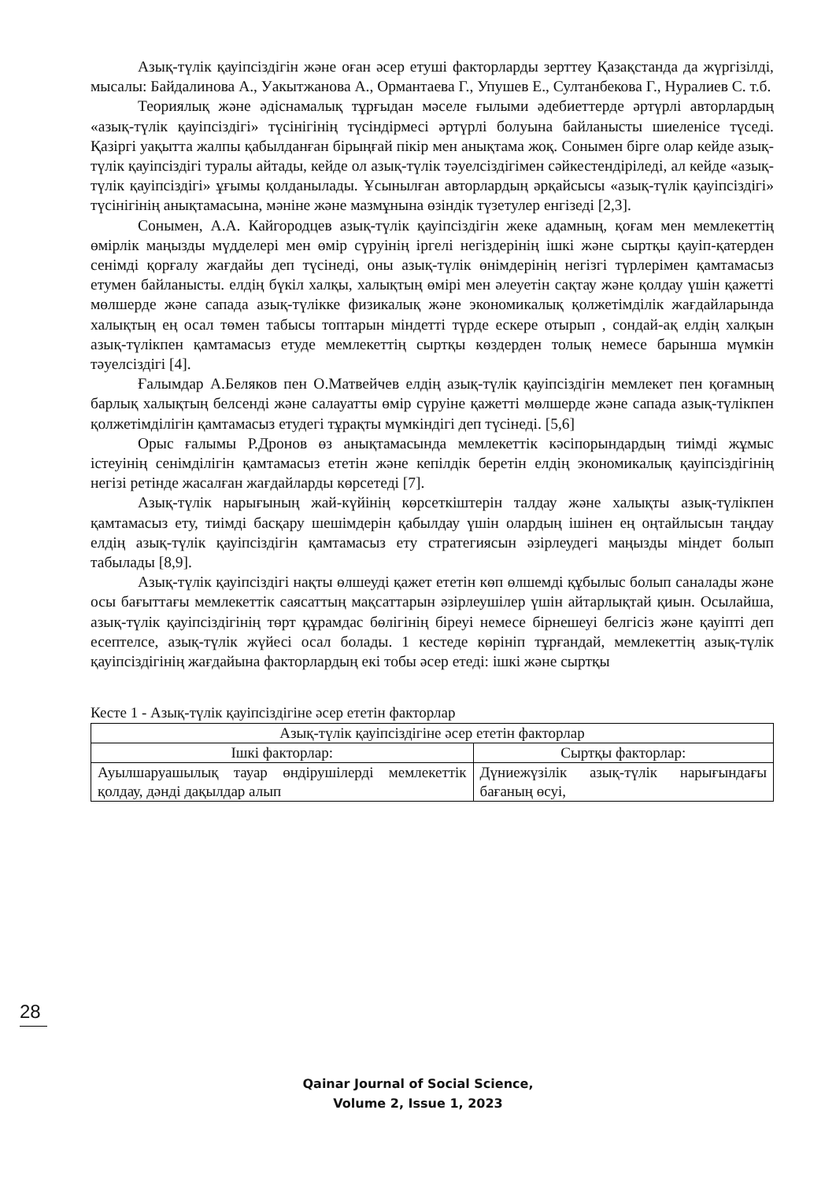Азық-түлік қауіпсіздігін және оған әсер етуші факторларды зерттеу Қазақстанда да жүргізілді, мысалы: Байдалинова А., Уакытжанова А., Ормантаева Г., Упушев Е., Султанбекова Г., Нуралиев С. т.б.
Теориялық және әдіснамалық тұрғыдан мәселе ғылыми әдебиеттерде әртүрлі авторлардың «азық-түлік қауіпсіздігі» түсінігінің түсіндірмесі әртүрлі болуына байланысты шиеленісе түседі. Қазіргі уақытта жалпы қабылданған бірыңғай пікір мен анықтама жоқ. Сонымен бірге олар кейде азық-түлік қауіпсіздігі туралы айтады, кейде ол азық-түлік тәуелсіздігімен сәйкестендіріледі, ал кейде «азық-түлік қауіпсіздігі» ұғымы қолданылады. Ұсынылған авторлардың әрқайсысы «азық-түлік қауіпсіздігі» түсінігінің анықтамасына, мәніне және мазмұнына өзіндік түзетулер енгізеді [2,3].
Сонымен, А.А. Кайгородцев азық-түлік қауіпсіздігін жеке адамның, қоғам мен мемлекеттің өмірлік маңызды мүдделері мен өмір сүруінің іргелі негіздерінің ішкі және сыртқы қауіп-қатерден сенімді қорғалу жағдайы деп түсінеді, оны азық-түлік өнімдерінің негізгі түрлерімен қамтамасыз етумен байланысты. елдің бүкіл халқы, халықтың өмірі мен әлеуетін сақтау және қолдау үшін қажетті мөлшерде және сапада азық-түлікке физикалық және экономикалық қолжетімділік жағдайларында халықтың ең осал төмен табысы топтарын міндетті түрде ескере отырып , сондай-ақ елдің халқын азық-түлікпен қамтамасыз етуде мемлекеттің сыртқы көздерден толық немесе барынша мүмкін тәуелсіздігі [4].
Ғалымдар А.Беляков пен О.Матвейчев елдің азық-түлік қауіпсіздігін мемлекет пен қоғамның барлық халықтың белсенді және салауатты өмір сүруіне қажетті мөлшерде және сапада азық-түлікпен қолжетімділігін қамтамасыз етудегі тұрақты мүмкіндігі деп түсінеді. [5,6]
Орыс ғалымы Р.Дронов өз анықтамасында мемлекеттік кәсіпорындардың тиімді жұмыс істеуінің сенімділігін қамтамасыз ететін және кепілдік беретін елдің экономикалық қауіпсіздігінің негізі ретінде жасалған жағдайларды көрсетеді [7].
Азық-түлік нарығының жай-күйінің көрсеткіштерін талдау және халықты азық-түлікпен қамтамасыз ету, тиімді басқару шешімдерін қабылдау үшін олардың ішінен ең оңтайлысын таңдау елдің азық-түлік қауіпсіздігін қамтамасыз ету стратегиясын әзірлеудегі маңызды міндет болып табылады [8,9].
Азық-түлік қауіпсіздігі нақты өлшеуді қажет ететін көп өлшемді құбылыс болып саналады және осы бағыттағы мемлекеттік саясаттың мақсаттарын әзірлеушілер үшін айтарлықтай қиын. Осылайша, азық-түлік қауіпсіздігінің төрт құрамдас бөлігінің біреуі немесе бірнешеуі белгісіз және қауіпті деп есептелсе, азық-түлік жүйесі осал болады. 1 кестеде көрініп тұрғандай, мемлекеттің азық-түлік қауіпсіздігінің жағдайына факторлардың екі тобы әсер етеді: ішкі және сыртқы
Кесте 1 - Азық-түлік қауіпсіздігіне әсер ететін факторлар
| Азық-түлік қауіпсіздігіне әсер ететін факторлар | |
| --- | --- |
| Ішкі факторлар: | Сыртқы факторлар: |
| Ауылшаруашылық тауар өндірушілерді мемлекеттік қолдау, дәнді дақылдар алып | Дүниежүзілік азық-түлік нарығындағы бағаның өсуі, |
28
Qainar Journal of Social Science,
Volume 2, Issue 1, 2023